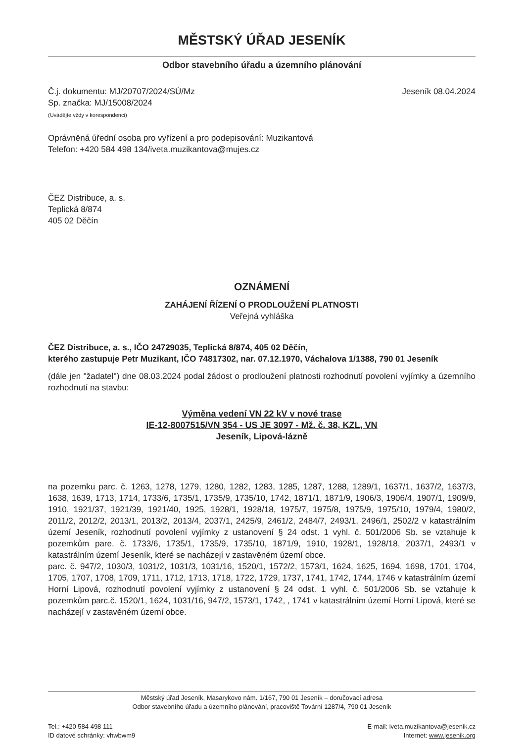MĚSTSKÝ ÚŘAD JESENÍK
Odbor stavebního úřadu a územního plánování
Č.j. dokumentu: MJ/20707/2024/SÚ/Mz
Sp. značka: MJ/15008/2024
(Uvádějte vždy v korespondenci)
Jeseník 08.04.2024
Oprávněná úřední osoba pro vyřízení a pro podepisování: Muzikantová
Telefon: +420 584 498 134/iveta.muzikantova@mujes.cz
ČEZ Distribuce, a. s.
Teplická 8/874
405 02 Děčín
OZNÁMENÍ
ZAHÁJENÍ ŘÍZENÍ O PRODLOUŽENÍ PLATNOSTI
Veřejná vyhláška
ČEZ Distribuce, a. s., IČO 24729035, Teplická 8/874, 405 02 Děčín,
kterého zastupuje Petr Muzikant, IČO 74817302, nar. 07.12.1970, Váchalova 1/1388, 790 01 Jeseník
(dále jen "žadatel") dne 08.03.2024 podal žádost o prodloužení platnosti rozhodnutí povolení vyjímky a územního rozhodnutí na stavbu:
Výměna vedení VN 22 kV v nové trase
IE-12-8007515/VN 354 - US JE 3097 - Mž. č. 38, KZL, VN
Jeseník, Lipová-lázně
na pozemku parc. č. 1263, 1278, 1279, 1280, 1282, 1283, 1285, 1287, 1288, 1289/1, 1637/1, 1637/2, 1637/3, 1638, 1639, 1713, 1714, 1733/6, 1735/1, 1735/9, 1735/10, 1742, 1871/1, 1871/9, 1906/3, 1906/4, 1907/1, 1909/9, 1910, 1921/37, 1921/39, 1921/40, 1925, 1928/1, 1928/18, 1975/7, 1975/8, 1975/9, 1975/10, 1979/4, 1980/2, 2011/2, 2012/2, 2013/1, 2013/2, 2013/4, 2037/1, 2425/9, 2461/2, 2484/7, 2493/1, 2496/1, 2502/2 v katastrálním území Jeseník, rozhodnutí povolení vyjímky z ustanovení § 24 odst. 1 vyhl. č. 501/2006 Sb. se vztahuje k pozemkům pare. č. 1733/6, 1735/1, 1735/9, 1735/10, 1871/9, 1910, 1928/1, 1928/18, 2037/1, 2493/1 v katastrálním území Jeseník, které se nacházejí v zastavěném území obce.
parc. č. 947/2, 1030/3, 1031/2, 1031/3, 1031/16, 1520/1, 1572/2, 1573/1, 1624, 1625, 1694, 1698, 1701, 1704, 1705, 1707, 1708, 1709, 1711, 1712, 1713, 1718, 1722, 1729, 1737, 1741, 1742, 1744, 1746 v katastrálním území Horní Lipová, rozhodnutí povolení vyjímky z ustanovení § 24 odst. 1 vyhl. č. 501/2006 Sb. se vztahuje k pozemkům parc.č. 1520/1, 1624, 1031/16, 947/2, 1573/1, 1742, , 1741 v katastrálním území Horní Lipová, které se nacházejí v zastavěném území obce.
Městský úřad Jeseník, Masarykovo nám. 1/167, 790 01 Jeseník – doručovací adresa
Odbor stavebního úřadu a územního plánování, pracoviště Tovární 1287/4, 790 01 Jeseník
Tel.: +420 584 498 111
ID datové schránky: vhwbwm9
E-mail: iveta.muzikantova@jesenik.cz
Internet: www.jesenik.org